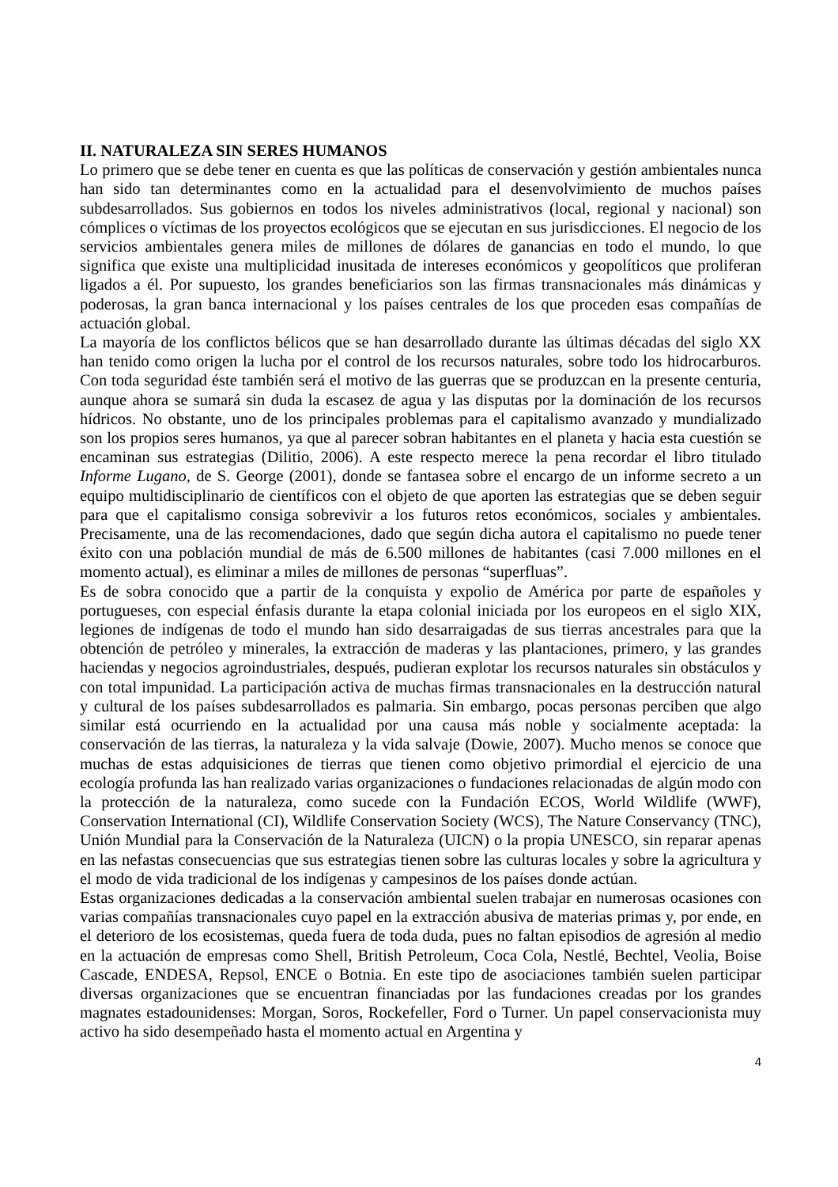II. NATURALEZA SIN SERES HUMANOS
Lo primero que se debe tener en cuenta es que las políticas de conservación y gestión ambientales nunca han sido tan determinantes como en la actualidad para el desenvolvimiento de muchos países subdesarrollados. Sus gobiernos en todos los niveles administrativos (local, regional y nacional) son cómplices o víctimas de los proyectos ecológicos que se ejecutan en sus jurisdicciones. El negocio de los servicios ambientales genera miles de millones de dólares de ganancias en todo el mundo, lo que significa que existe una multiplicidad inusitada de intereses económicos y geopolíticos que proliferan ligados a él. Por supuesto, los grandes beneficiarios son las firmas transnacionales más dinámicas y poderosas, la gran banca internacional y los países centrales de los que proceden esas compañías de actuación global.
La mayoría de los conflictos bélicos que se han desarrollado durante las últimas décadas del siglo XX han tenido como origen la lucha por el control de los recursos naturales, sobre todo los hidrocarburos. Con toda seguridad éste también será el motivo de las guerras que se produzcan en la presente centuria, aunque ahora se sumará sin duda la escasez de agua y las disputas por la dominación de los recursos hídricos. No obstante, uno de los principales problemas para el capitalismo avanzado y mundializado son los propios seres humanos, ya que al parecer sobran habitantes en el planeta y hacia esta cuestión se encaminan sus estrategias (Dilitio, 2006). A este respecto merece la pena recordar el libro titulado Informe Lugano, de S. George (2001), donde se fantasea sobre el encargo de un informe secreto a un equipo multidisciplinario de científicos con el objeto de que aporten las estrategias que se deben seguir para que el capitalismo consiga sobrevivir a los futuros retos económicos, sociales y ambientales. Precisamente, una de las recomendaciones, dado que según dicha autora el capitalismo no puede tener éxito con una población mundial de más de 6.500 millones de habitantes (casi 7.000 millones en el momento actual), es eliminar a miles de millones de personas “superfluas”.
Es de sobra conocido que a partir de la conquista y expolio de América por parte de españoles y portugueses, con especial énfasis durante la etapa colonial iniciada por los europeos en el siglo XIX, legiones de indígenas de todo el mundo han sido desarraigadas de sus tierras ancestrales para que la obtención de petróleo y minerales, la extracción de maderas y las plantaciones, primero, y las grandes haciendas y negocios agroindustriales, después, pudieran explotar los recursos naturales sin obstáculos y con total impunidad. La participación activa de muchas firmas transnacionales en la destrucción natural y cultural de los países subdesarrollados es palmaria. Sin embargo, pocas personas perciben que algo similar está ocurriendo en la actualidad por una causa más noble y socialmente aceptada: la conservación de las tierras, la naturaleza y la vida salvaje (Dowie, 2007). Mucho menos se conoce que muchas de estas adquisiciones de tierras que tienen como objetivo primordial el ejercicio de una ecología profunda las han realizado varias organizaciones o fundaciones relacionadas de algún modo con la protección de la naturaleza, como sucede con la Fundación ECOS, World Wildlife (WWF), Conservation International (CI), Wildlife Conservation Society (WCS), The Nature Conservancy (TNC), Unión Mundial para la Conservación de la Naturaleza (UICN) o la propia UNESCO, sin reparar apenas en las nefastas consecuencias que sus estrategias tienen sobre las culturas locales y sobre la agricultura y el modo de vida tradicional de los indígenas y campesinos de los países donde actúan.
Estas organizaciones dedicadas a la conservación ambiental suelen trabajar en numerosas ocasiones con varias compañías transnacionales cuyo papel en la extracción abusiva de materias primas y, por ende, en el deterioro de los ecosistemas, queda fuera de toda duda, pues no faltan episodios de agresión al medio en la actuación de empresas como Shell, British Petroleum, Coca Cola, Nestlé, Bechtel, Veolia, Boise Cascade, ENDESA, Repsol, ENCE o Botnia. En este tipo de asociaciones también suelen participar diversas organizaciones que se encuentran financiadas por las fundaciones creadas por los grandes magnates estadounidenses: Morgan, Soros, Rockefeller, Ford o Turner. Un papel conservacionista muy activo ha sido desempeñado hasta el momento actual en Argentina y
4